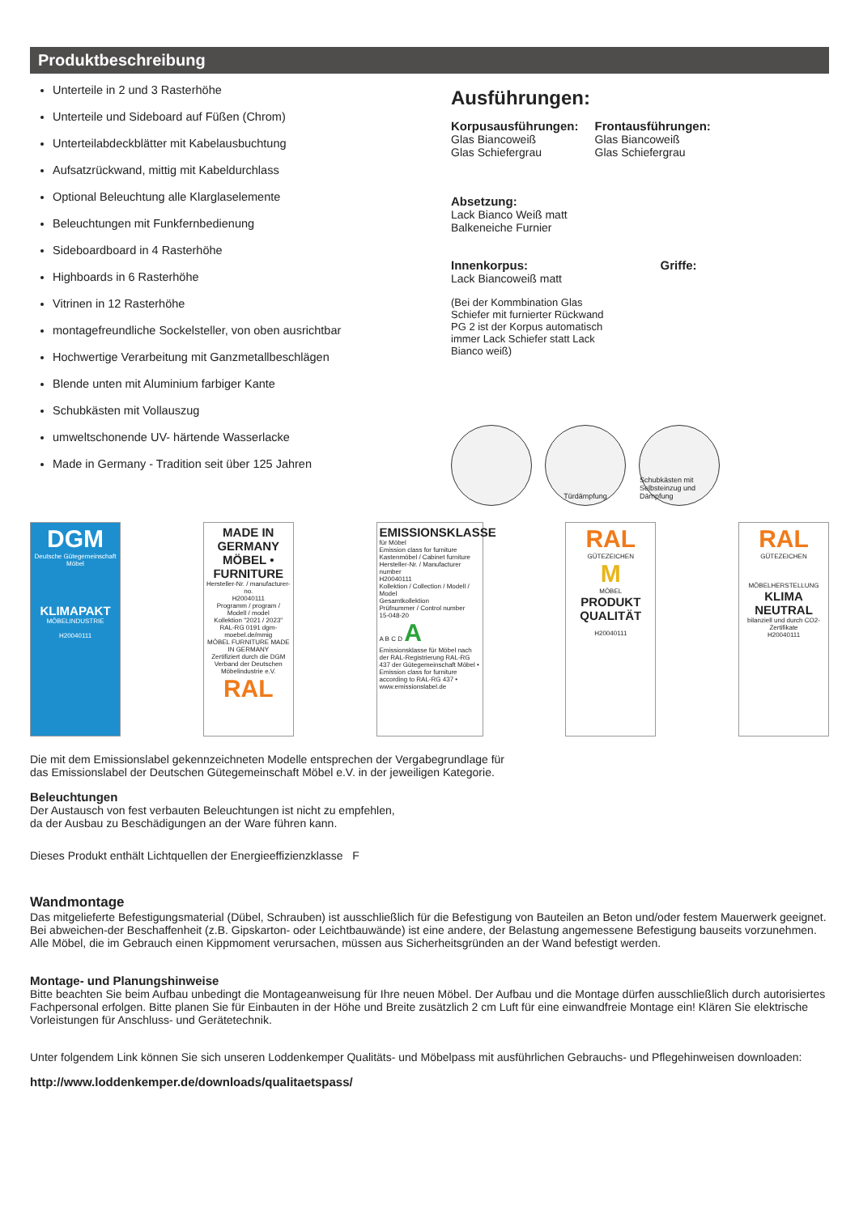Produktbeschreibung
Unterteile in 2 und 3 Rasterhöhe
Unterteile und Sideboard auf Füßen (Chrom)
Unterteilabdeckblätter mit Kabelausbuchtung
Aufsatzrückwand, mittig mit Kabeldurchlass
Optional Beleuchtung alle Klarglaselemente
Beleuchtungen mit Funkfernbedienung
Sideboardboard in 4 Rasterhöhe
Highboards in 6 Rasterhöhe
Vitrinen in 12 Rasterhöhe
montagefreundliche Sockelsteller, von oben ausrichtbar
Hochwertige Verarbeitung mit Ganzmetallbeschlägen
Blende unten mit Aluminium farbiger Kante
Schubkästen mit Vollauszug
umweltschonende UV- härtende Wasserlacke
Made in Germany - Tradition seit über 125 Jahren
Ausführungen:
Korpusausführungen:
Glas Biancoweiß
Glas Schiefergrau
Frontausführungen:
Glas Biancoweiß
Glas Schiefergrau
Absetzung:
Lack Bianco Weiß matt
Balkeneiche Furnier
Innenkorpus:
Lack Biancoweiß matt
(Bei der Kommbination Glas
Schiefer mit furnierter Rückwand
PG 2 ist der Korpus automatisch
immer Lack Schiefer statt Lack
Bianco weiß)
Griffe:
Türdämpfung Schubkästen mit Selbsteinzug und Dämpfung
DGM
Deutsche Gütegemeinschaft Möbel
KLIMAPAKT
MÖBELINDUSTRIE
H20040111
MADE IN GERMANY
MÖBEL • FURNITURE
Hersteller-Nr. / manufacturer-no.
H20040111
Programm / program / Modell / model
Kollektion "2021 / 2023"
RAL-RG 0191 dgm-moebel.de/mmig
MÖBEL FURNITURE MADE IN GERMANY
Zertifiziert durch die DGM
Verband der Deutschen Möbelindustrie e.V.
RAL
EMISSIONSKLASSE
für Möbel
Emission class for furniture
Kastenmöbel / Cabinet furniture
Hersteller-Nr. / Manufacturer number
H20040111
Kollektion / Collection / Modell / Model
Gesamtkollektion
Prüfnummer / Control number
15-048-20
A B C D A
Emissionsklasse für Möbel nach der RAL-Registrierung RAL-RG 437 der Gütegemeinschaft Möbel • Emission class for furniture according to RAL-RG 437 • www.emissionslabel.de
RAL
GÜTEZEICHEN
M
MÖBEL
PRODUKT QUALITÄT
H20040111
RAL
GÜTEZEICHEN
MÖBELHERSTELLUNG
KLIMA NEUTRAL
bilanziell und durch CO2-Zertifikate
H20040111
Die mit dem Emissionslabel gekennzeichneten Modelle entsprechen der Vergabegrundlage für
das Emissionslabel der Deutschen Gütegemeinschaft Möbel e.V. in der jeweiligen Kategorie.
Beleuchtungen
Der Austausch von fest verbauten Beleuchtungen ist nicht zu empfehlen,
da der Ausbau zu Beschädigungen an der Ware führen kann.
Dieses Produkt enthält Lichtquellen der Energieeffizienzklasse F
Wandmontage
Das mitgelieferte Befestigungsmaterial (Dübel, Schrauben) ist ausschließlich für die Befestigung von Bauteilen an Beton und/oder festem Mauerwerk geeignet. Bei abweichen-der Beschaffenheit (z.B. Gipskarton- oder Leichtbauwände) ist eine andere, der Belastung angemessene Befestigung bauseits vorzunehmen. Alle Möbel, die im Gebrauch einen Kippmoment verursachen, müssen aus Sicherheitsgründen an der Wand befestigt werden.
Montage- und Planungshinweise
Bitte beachten Sie beim Aufbau unbedingt die Montageanweisung für Ihre neuen Möbel. Der Aufbau und die Montage dürfen ausschließlich durch autorisiertes Fachpersonal erfolgen. Bitte planen Sie für Einbauten in der Höhe und Breite zusätzlich 2 cm Luft für eine einwandfreie Montage ein! Klären Sie elektrische Vorleistungen für Anschluss- und Gerätetechnik.
Unter folgendem Link können Sie sich unseren Loddenkemper Qualitäts- und Möbelpass mit ausführlichen Gebrauchs- und Pflegehinweisen downloaden:
http://www.loddenkemper.de/downloads/qualitaetspass/